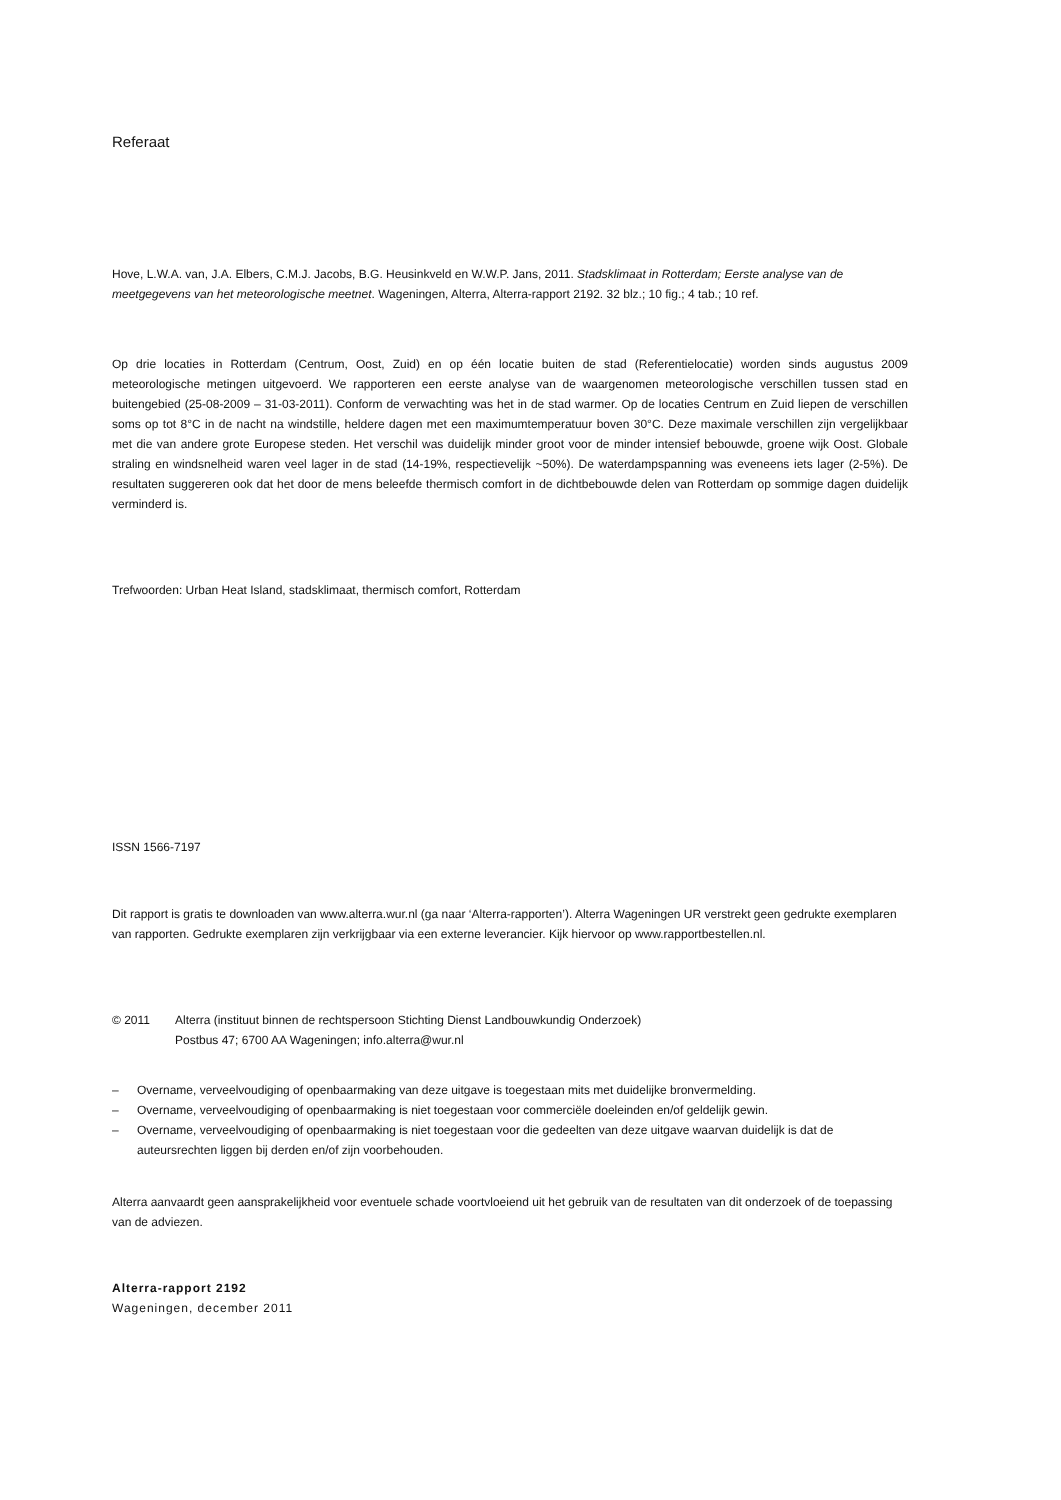Referaat
Hove, L.W.A. van, J.A. Elbers, C.M.J. Jacobs, B.G. Heusinkveld en W.W.P. Jans, 2011. Stadsklimaat in Rotterdam; Eerste analyse van de meetgegevens van het meteorologische meetnet. Wageningen, Alterra, Alterra-rapport 2192. 32 blz.; 10 fig.; 4 tab.; 10 ref.
Op drie locaties in Rotterdam (Centrum, Oost, Zuid) en op één locatie buiten de stad (Referentielocatie) worden sinds augustus 2009 meteorologische metingen uitgevoerd. We rapporteren een eerste analyse van de waargenomen meteorologische verschillen tussen stad en buitengebied (25-08-2009 – 31-03-2011). Conform de verwachting was het in de stad warmer. Op de locaties Centrum en Zuid liepen de verschillen soms op tot 8°C in de nacht na windstille, heldere dagen met een maximumtemperatuur boven 30°C. Deze maximale verschillen zijn vergelijkbaar met die van andere grote Europese steden. Het verschil was duidelijk minder groot voor de minder intensief bebouwde, groene wijk Oost. Globale straling en windsnelheid waren veel lager in de stad (14-19%, respectievelijk ~50%). De waterdampspanning was eveneens iets lager (2-5%). De resultaten suggereren ook dat het door de mens beleefde thermisch comfort in de dichtbebouwde delen van Rotterdam op sommige dagen duidelijk verminderd is.
Trefwoorden: Urban Heat Island, stadsklimaat, thermisch comfort, Rotterdam
ISSN 1566-7197
Dit rapport is gratis te downloaden van www.alterra.wur.nl (ga naar ‘Alterra-rapporten’). Alterra Wageningen UR verstrekt geen gedrukte exemplaren van rapporten. Gedrukte exemplaren zijn verkrijgbaar via een externe leverancier. Kijk hiervoor op www.rapportbestellen.nl.
© 2011 Alterra (instituut binnen de rechtspersoon Stichting Dienst Landbouwkundig Onderzoek)
Postbus 47; 6700 AA Wageningen; info.alterra@wur.nl
– Overname, verveelvoudiging of openbaarmaking van deze uitgave is toegestaan mits met duidelijke bronvermelding.
– Overname, verveelvoudiging of openbaarmaking is niet toegestaan voor commerciële doeleinden en/of geldelijk gewin.
– Overname, verveelvoudiging of openbaarmaking is niet toegestaan voor die gedeelten van deze uitgave waarvan duidelijk is dat de auteursrechten liggen bij derden en/of zijn voorbehouden.
Alterra aanvaardt geen aansprakelijkheid voor eventuele schade voortvloeiend uit het gebruik van de resultaten van dit onderzoek of de toepassing van de adviezen.
Alterra-rapport 2192
Wageningen, december 2011